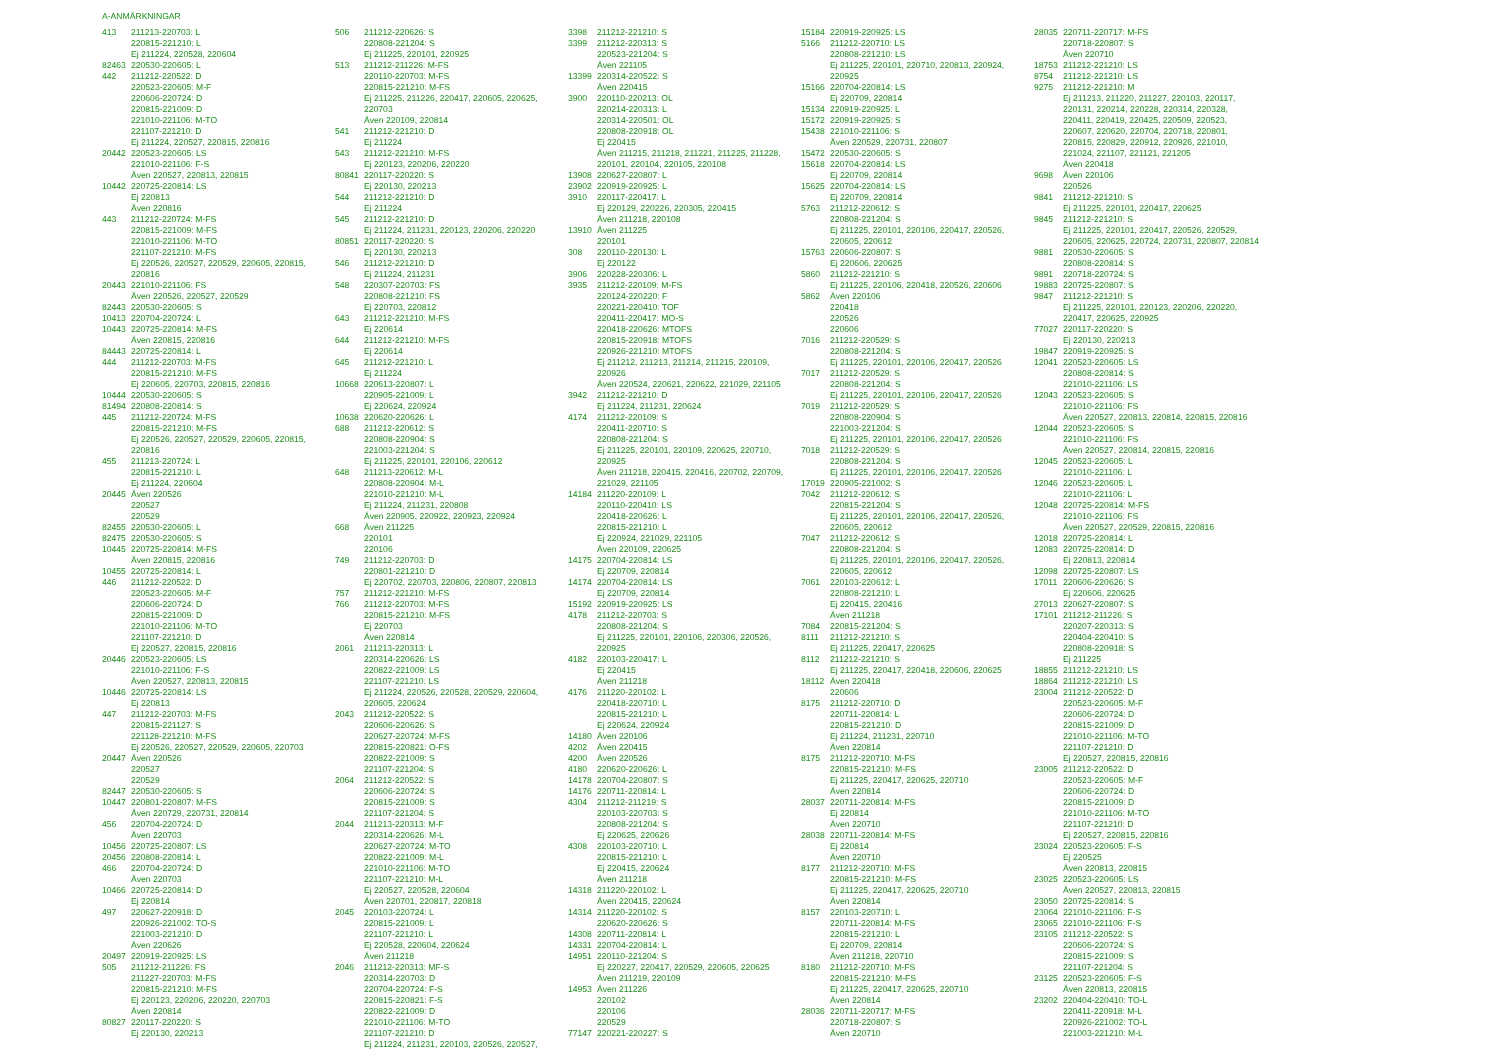A-ANMÄRKNINGAR
413 211213-220703: L
220815-221210: L
Ej 211224, 220528, 220604
82463 220530-220605: L
442 211212-220522: D
220523-220605: M-F
220606-220724: D
220815-221009: D
221010-221106: M-TO
221107-221210: D
Ej 211224, 220527, 220815, 220816
20442 220523-220605: LS
221010-221106: F-S
Även 220527, 220813, 220815
10442 220725-220814: LS
Ej 220813
Även 220816
443 211212-220724: M-FS
220815-221009: M-FS
221010-221106: M-TO
221107-221210: M-FS
Ej 220526, 220527, 220529, 220605, 220815,
220816
20443 221010-221106: FS
Även 220526, 220527, 220529
82443 220530-220605: S
10413 220704-220724: L
10443 220725-220814: M-FS
Även 220815, 220816
84443 220725-220814: L
444 211212-220703: M-FS
220815-221210: M-FS
Ej 220605, 220703, 220815, 220816
10444 220530-220605: S
81494 220808-220814: S
445 211212-220724: M-FS
220815-221210: M-FS
Ej 220526, 220527, 220529, 220605, 220815,
220816
455 211213-220724: L
220815-221210: L
Ej 211224, 220604
20445 Även 220526
220527
220529
82455 220530-220605: L
82475 220530-220605: S
10445 220725-220814: M-FS
Även 220815, 220816
10455 220725-220814: L
446 211212-220522: D
220523-220605: M-F
220606-220724: D
220815-221009: D
221010-221106: M-TO
221107-221210: D
Ej 220527, 220815, 220816
20446 220523-220605: LS
221010-221106: F-S
Även 220527, 220813, 220815
10446 220725-220814: LS
Ej 220813
447 211212-220703: M-FS
220815-221127: S
221128-221210: M-FS
Ej 220526, 220527, 220529, 220605, 220703
20447 Även 220526
220527
220529
82447 220530-220605: S
10447 220801-220807: M-FS
Även 220729, 220731, 220814
456 220704-220724: D
Även 220703
10456 220725-220807: LS
20456 220808-220814: L
466 220704-220724: D
Även 220703
10466 220725-220814: D
Ej 220814
497 220627-220918: D
220926-221002: TO-S
221003-221210: D
Även 220626
20497 220919-220925: LS
505 211212-211226: FS
211227-220703: M-FS
220815-221210: M-FS
Ej 220123, 220206, 220220, 220703
Även 220814
80827 220117-220220: S
Ej 220130, 220213
506 211212-220626: S
220808-221204: S
Ej 211225, 220101, 220925
513 211212-211226: M-FS
220110-220703: M-FS
220815-221210: M-FS
Ej 211225, 211226, 220417, 220605, 220625,
220703
Även 220109, 220814
541 211212-221210: D
Ej 211224
543 211212-221210: M-FS
Ej 220123, 220206, 220220
80841 220117-220220: S
Ej 220130, 220213
544 211212-221210: D
Ej 211224
545 211212-221210: D
Ej 211224, 211231, 220123, 220206, 220220
80851 220117-220220: S
Ej 220130, 220213
546 211212-221210: D
Ej 211224, 211231
548 220307-220703: FS
220808-221210: FS
Ej 220703, 220812
643 211212-221210: M-FS
Ej 220614
644 211212-221210: M-FS
Ej 220614
645 211212-221210: L
Ej 211224
10668 220613-220807: L
220905-221009: L
Ej 220624, 220924
10638 220620-220626: L
688 211212-220612: S
220808-220904: S
221003-221204: S
Ej 211225, 220101, 220106, 220612
648 211213-220612: M-L
220808-220904: M-L
221010-221210: M-L
Ej 211224, 211231, 220808
Även 220905, 220922, 220923, 220924
668 Även 211225
220101
220106
749 211212-220703: D
220801-221210: D
Ej 220702, 220703, 220806, 220807, 220813
757 211212-221210: M-FS
766 211212-220703: M-FS
220815-221210: M-FS
Ej 220703
Även 220814
2061 211213-220313: L
220314-220626: LS
220822-221009: LS
221107-221210: LS
Ej 211224, 220526, 220528, 220529, 220604,
220605, 220624
2043 211212-220522: S
220606-220626: S
220627-220724: M-FS
220815-220821: O-FS
220822-221009: S
221107-221204: S
2064 211212-220522: S
220606-220724: S
220815-221009: S
221107-221204: S
2044 211213-220313: M-F
220314-220626: M-L
220627-220724: M-TO
220822-221009: M-L
221010-221106: M-TO
221107-221210: M-L
Ej 220527, 220528, 220604
Även 220701, 220817, 220818
2045 220103-220724: L
220815-221009: L
221107-221210: L
Ej 220528, 220604, 220624
Även 211218
2046 211212-220313: MF-S
220314-220703: D
220704-220724: F-S
220815-220821: F-S
220822-221009: D
221010-221106: M-TO
221107-221210: D
Ej 211224, 211231, 220103, 220526, 220527,
3398 211212-221210: S
3399 211212-220313: S
220523-221204: S
Även 221105
13399 220314-220522: S
Även 220415
3900 220110-220213: OL
220214-220313: L
220314-220501: OL
220808-220918: OL
Ej 220415
Även 211215, 211218, 211221, 211225, 211228,
220101, 220104, 220105, 220108
13908 220627-220807: L
23902 220919-220925: L
3910 220117-220417: L
Ej 220129, 220226, 220305, 220415
Även 211218, 220108
13910 Även 211225
220101
308 220110-220130: L
Ej 220122
3906 220228-220306: L
3935 211212-220109: M-FS
220124-220220: F
220221-220410: TOF
220411-220417: MO-S
220418-220626: MTOFS
220815-220918: MTOFS
220926-221210: MTOFS
Ej 211212, 211213, 211214, 211215, 220109,
220926
Även 220524, 220621, 220622, 221029, 221105
3942 211212-221210: D
Ej 211224, 211231, 220624
4174 211212-220109: S
220411-220710: S
220808-221204: S
Ej 211225, 220101, 220109, 220625, 220710,
220925
Även 211218, 220415, 220416, 220702, 220709,
221029, 221105
14184 211220-220109: L
220110-220410: LS
220418-220626: L
220815-221210: L
Ej 220924, 221029, 221105
Även 220109, 220625
14175 220704-220814: LS
Ej 220709, 220814
14174 220704-220814: LS
Ej 220709, 220814
15192 220919-220925: LS
4178 211212-220703: S
220808-221204: S
Ej 211225, 220101, 220106, 220306, 220526,
220925
4182 220103-220417: L
Ej 220415
Även 211218
4176 211220-220102: L
220418-220710: L
220815-221210: L
Ej 220624, 220924
14180 Även 220106
4202 Även 220415
4200 Även 220526
4180 220620-220626: L
14178 220704-220807: S
14176 220711-220814: L
4304 211212-211219: S
220103-220703: S
220808-221204: S
Ej 220625, 220626
4308 220103-220710: L
220815-221210: L
Ej 220415, 220624
Även 211218
14318 211220-220102: L
Även 220415, 220624
14314 211220-220102: S
220620-220626: S
14308 220711-220814: L
14331 220704-220814: L
14951 220110-221204: S
Ej 220227, 220417, 220529, 220605, 220625
Även 211219, 220109
14953 Även 211226
220102
220106
220529
77147 220221-220227: S
15184 220919-220925: LS
5166 211212-220710: LS
220808-221210: LS
Ej 211225, 220101, 220710, 220813, 220924,
220925
15166 220704-220814: LS
Ej 220709, 220814
15134 220919-220925: L
15172 220919-220925: S
15438 221010-221106: S
Även 220529, 220731, 220807
15472 220530-220605: S
15618 220704-220814: LS
Ej 220709, 220814
15625 220704-220814: LS
Ej 220709, 220814
5763 211212-220612: S
220808-221204: S
Ej 211225, 220101, 220106, 220417, 220526,
220605, 220612
15763 220606-220807: S
Ej 220606, 220625
5860 211212-221210: S
Ej 211225, 220106, 220418, 220526, 220606
5862 Även 220106
220418
220526
220606
7016 211212-220529: S
220808-221204: S
Ej 211225, 220101, 220106, 220417, 220526
7017 211212-220529: S
220808-221204: S
Ej 211225, 220101, 220106, 220417, 220526
7019 211212-220529: S
220808-220904: S
221003-221204: S
Ej 211225, 220101, 220106, 220417, 220526
7018 211212-220529: S
220808-221204: S
Ej 211225, 220101, 220106, 220417, 220526
17019 220905-221002: S
7042 211212-220612: S
220815-221204: S
Ej 211225, 220101, 220106, 220417, 220526,
220605, 220612
7047 211212-220612: S
220808-221204: S
Ej 211225, 220101, 220106, 220417, 220526,
220605, 220612
7061 220103-220612: L
220808-221210: L
Ej 220415, 220416
Även 211218
7084 220815-221204: S
8111 211212-221210: S
Ej 211225, 220417, 220625
8112 211212-221210: S
Ej 211225, 220417, 220418, 220606, 220625
18112 Även 220418
220606
8175 211212-220710: D
220711-220814: L
220815-221210: D
Ej 211224, 211231, 220710
Även 220814
8175 211212-220710: M-FS
220815-221210: M-FS
Ej 211225, 220417, 220625, 220710
Även 220814
28037 220711-220814: M-FS
Ej 220814
Även 220710
28038 220711-220814: M-FS
Ej 220814
Även 220710
8177 211212-220710: M-FS
220815-221210: M-FS
Ej 211225, 220417, 220625, 220710
Även 220814
8157 220103-220710: L
220711-220814: M-FS
220815-221210: L
Ej 220709, 220814
Även 211218, 220710
8180 211212-220710: M-FS
220815-221210: M-FS
Ej 211225, 220417, 220625, 220710
Även 220814
28036 220711-220717: M-FS
220718-220807: S
Även 220710
28035 220711-220717: M-FS
220718-220807: S
Även 220710
18753 211212-221210: LS
8754 211212-221210: LS
9275 211212-221210: M
Ej 211213, 211220, 211227, 220103, 220117,
220131, 220214, 220228, 220314, 220328,
220411, 220419, 220425, 220509, 220523,
220607, 220620, 220704, 220718, 220801,
220815, 220829, 220912, 220926, 221010,
221024, 221107, 221121, 221205
Även 220418
9698 Även 220106
220526
9841 211212-221210: S
Ej 211225, 220101, 220417, 220625
9845 211212-221210: S
Ej 211225, 220101, 220417, 220526, 220529,
220605, 220625, 220724, 220731, 220807, 220814
9881 220530-220605: S
220808-220814: S
9891 220718-220724: S
19883 220725-220807: S
9847 211212-221210: S
Ej 211225, 220101, 220123, 220206, 220220,
220417, 220625, 220925
77027 220117-220220: S
Ej 220130, 220213
19847 220919-220925: S
12041 220523-220605: LS
220808-220814: S
221010-221106: LS
12043 220523-220605: S
221010-221106: FS
Även 220527, 220813, 220814, 220815, 220816
12044 220523-220605: S
221010-221106: FS
Även 220527, 220814, 220815, 220816
12045 220523-220605: L
221010-221106: L
12046 220523-220605: L
221010-221106: L
12048 220725-220814: M-FS
221010-221106: FS
Även 220527, 220529, 220815, 220816
12018 220725-220814: L
12083 220725-220814: D
Ej 220813, 220814
12098 220725-220807: LS
17011 220606-220626: S
Ej 220606, 220625
27013 220627-220807: S
17101 211212-211226: S
220207-220313: S
220404-220410: S
220808-220918: S
Ej 211225
18855 211212-221210: LS
18864 211212-221210: LS
23004 211212-220522: D
220523-220605: M-F
220606-220724: D
220815-221009: D
221010-221106: M-TO
221107-221210: D
Ej 220527, 220815, 220816
23005 211212-220522: D
220523-220605: M-F
220606-220724: D
220815-221009: D
221010-221106: M-TO
221107-221210: D
Ej 220527, 220815, 220816
23024 220523-220605: F-S
Ej 220525
Även 220813, 220815
23025 220523-220605: LS
Även 220527, 220813, 220815
23050 220725-220814: S
23064 221010-221106: F-S
23065 221010-221106: F-S
23105 211212-220522: S
220606-220724: S
220815-221009: S
221107-221204: S
23125 220523-220605: F-S
Även 220813, 220815
23202 220404-220410: TO-L
220411-220918: M-L
220926-221002: TO-L
221003-221210: M-L